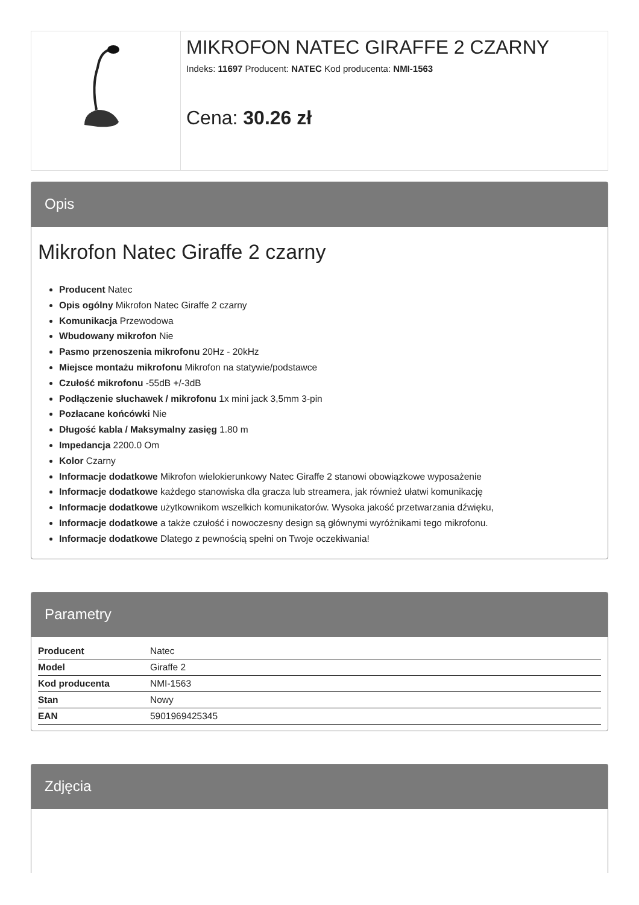MIKROFON NATEC GIRAFFE 2 CZARNY
Indeks: 11697 Producent: NATEC Kod producenta: NMI-1563
Cena: 30.26 zł
Opis
Mikrofon Natec Giraffe 2 czarny
Producent Natec
Opis ogólny Mikrofon Natec Giraffe 2 czarny
Komunikacja Przewodowa
Wbudowany mikrofon Nie
Pasmo przenoszenia mikrofonu 20Hz - 20kHz
Miejsce montażu mikrofonu Mikrofon na statywie/podstawce
Czułość mikrofonu -55dB +/-3dB
Podłączenie słuchawek / mikrofonu 1x mini jack 3,5mm 3-pin
Pozłacane końcówki Nie
Długość kabla / Maksymalny zasięg 1.80 m
Impedancja 2200.0 Om
Kolor Czarny
Informacje dodatkowe Mikrofon wielokierunkowy Natec Giraffe 2 stanowi obowiązkowe wyposażenie
Informacje dodatkowe każdego stanowiska dla gracza lub streamera, jak również ułatwi komunikację
Informacje dodatkowe użytkownikom wszelkich komunikatorów. Wysoka jakość przetwarzania dźwięku,
Informacje dodatkowe a także czułość i nowoczesny design są głównymi wyróżnikami tego mikrofonu.
Informacje dodatkowe Dlatego z pewnością spełni on Twoje oczekiwania!
Parametry
| Producent | Natec |
| Model | Giraffe 2 |
| Kod producenta | NMI-1563 |
| Stan | Nowy |
| EAN | 5901969425345 |
Zdjęcia